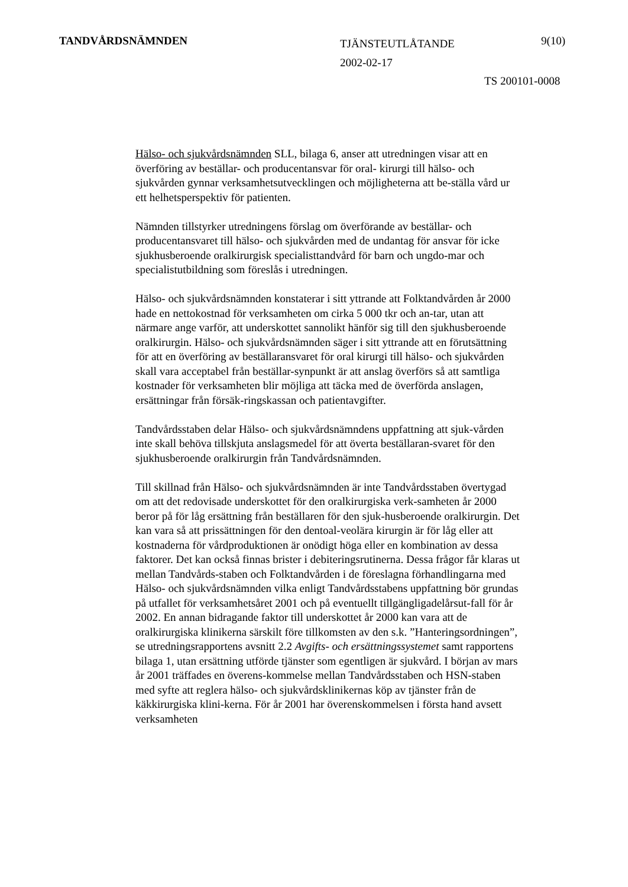TANDVÅRDSNÄMNDEN
TJÄNSTEUTLÅTANDE
2002-02-17
9(10)
TS 200101-0008
Hälso- och sjukvårdsnämnden SLL, bilaga 6, anser att utredningen visar att en överföring av beställar- och producentansvar för oral- kirurgi till hälso- och sjukvården gynnar verksamhetsutvecklingen och möjligheterna att be-ställa vård ur ett helhetsperspektiv för patienten.
Nämnden tillstyrker utredningens förslag om överförande av beställar- och producentansvaret till hälso- och sjukvården med de undantag för ansvar för icke sjukhusberoende oralkirurgisk specialisttandvård för barn och ungdo-mar och specialistutbildning som föreslås i utredningen.
Hälso- och sjukvårdsnämnden konstaterar i sitt yttrande att Folktandvården år 2000 hade en nettokostnad för verksamheten om cirka 5 000 tkr och an-tar, utan att närmare ange varför, att underskottet sannolikt hänför sig till den sjukhusberoende oralkirurgin. Hälso- och sjukvårdsnämnden säger i sitt yttrande att en förutsättning för att en överföring av beställaransvaret för oral kirurgi till hälso- och sjukvården skall vara acceptabel från beställar-synpunkt är att anslag överförs så att samtliga kostnader för verksamheten blir möjliga att täcka med de överförda anslagen, ersättningar från försäk-ringskassan och patientavgifter.
Tandvårdsstaben delar Hälso- och sjukvårdsnämndens uppfattning att sjuk-vården inte skall behöva tillskjuta anslagsmedel för att överta beställaran-svaret för den sjukhusberoende oralkirurgin från Tandvårdsnämnden.
Till skillnad från Hälso- och sjukvårdsnämnden är inte Tandvårdsstaben övertygad om att det redovisade underskottet för den oralkirurgiska verk-samheten år 2000 beror på för låg ersättning från beställaren för den sjuk-husberoende oralkirurgin. Det kan vara så att prissättningen för den dentoal-veolära kirurgin är för låg eller att kostnaderna för vårdproduktionen är onödigt höga eller en kombination av dessa faktorer. Det kan också finnas brister i debiteringsrutinerna. Dessa frågor får klaras ut mellan Tandvårds-staben och Folktandvården i de föreslagna förhandlingarna med Hälso- och sjukvårdsnämnden vilka enligt Tandvårdsstabens uppfattning bör grundas på utfallet för verksamhetsåret 2001 och på eventuellt tillgängligadelårsut-fall för år 2002. En annan bidragande faktor till underskottet år 2000 kan vara att de oralkirurgiska klinikerna särskilt före tillkomsten av den s.k. ”Hanteringsordningen”, se utredningsrapportens avsnitt 2.2 Avgifts- och ersättningssystemet samt rapportens bilaga 1, utan ersättning utförde tjänster som egentligen är sjukvård. I början av mars år 2001 träffades en överens-kommelse mellan Tandvårdsstaben och HSN-staben med syfte att reglera hälso- och sjukvårdsklinikernas köp av tjänster från de käkkirurgiska klini-kerna. För år 2001 har överenskommelsen i första hand avsett verksamheten